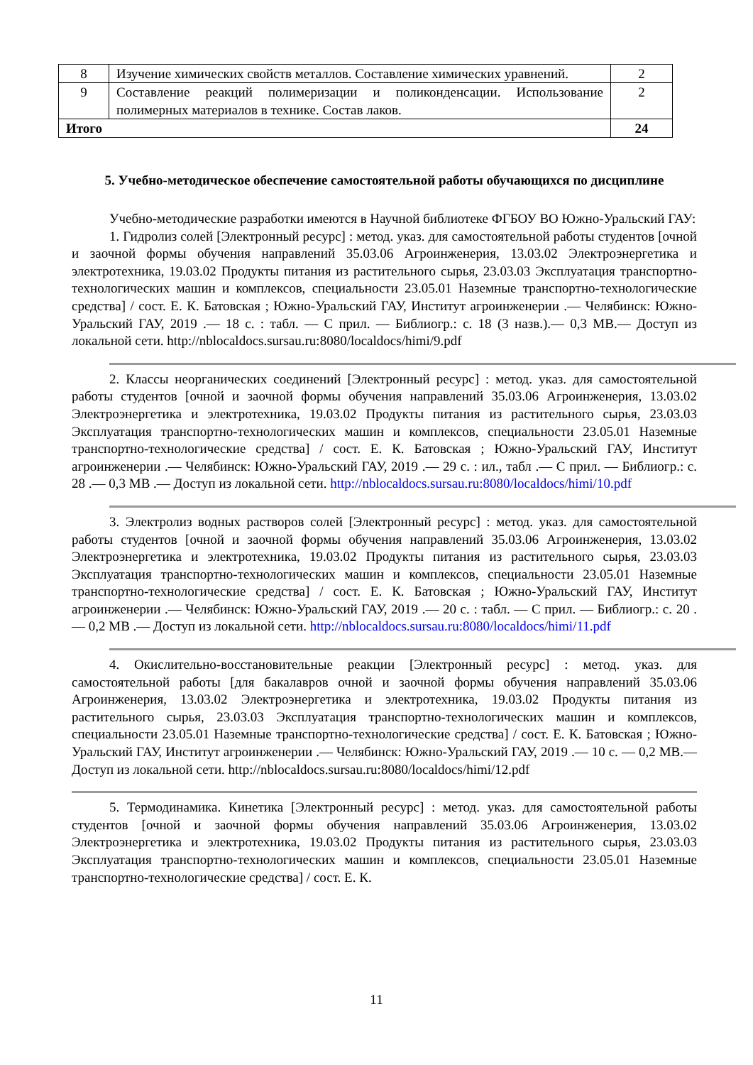| 8 | Изучение химических свойств металлов. Составление химических уравнений. | 2 |
| 9 | Составление реакций полимеризации и поликонденсации. Использование полимерных материалов в технике. Состав лаков. | 2 |
| Итого | | 24 |
5. Учебно-методическое обеспечение самостоятельной работы обучающихся по дисциплине
Учебно-методические разработки имеются в Научной библиотеке ФГБОУ ВО Южно-Уральский ГАУ:
1. Гидролиз солей [Электронный ресурс] : метод. указ. для самостоятельной работы студентов [очной и заочной формы обучения направлений 35.03.06 Агроинженерия, 13.03.02 Электроэнергетика и электротехника, 19.03.02 Продукты питания из растительного сырья, 23.03.03 Эксплуатация транспортно-технологических машин и комплексов, специальности 23.05.01 Наземные транспортно-технологические средства] / сост. Е. К. Батовская ; Южно-Уральский ГАУ, Институт агроинженерии .— Челябинск: Южно-Уральский ГАУ, 2019 .— 18 с. : табл. — С прил. — Библиогр.: с. 18 (3 назв.).— 0,3 MB.— Доступ из локальной сети. http://nblocaldocs.sursau.ru:8080/localdocs/himi/9.pdf
2. Классы неорганических соединений [Электронный ресурс] : метод. указ. для самостоятельной работы студентов [очной и заочной формы обучения направлений 35.03.06 Агроинженерия, 13.03.02 Электроэнергетика и электротехника, 19.03.02 Продукты питания из растительного сырья, 23.03.03 Эксплуатация транспортно-технологических машин и комплексов, специальности 23.05.01 Наземные транспортно-технологические средства] / сост. Е. К. Батовская ; Южно-Уральский ГАУ, Институт агроинженерии .— Челябинск: Южно-Уральский ГАУ, 2019 .— 29 с. : ил., табл .— С прил. — Библиогр.: с. 28 .— 0,3 MB .— Доступ из локальной сети. http://nblocaldocs.sursau.ru:8080/localdocs/himi/10.pdf
3. Электролиз водных растворов солей [Электронный ресурс] : метод. указ. для самостоятельной работы студентов [очной и заочной формы обучения направлений 35.03.06 Агроинженерия, 13.03.02 Электроэнергетика и электротехника, 19.03.02 Продукты питания из растительного сырья, 23.03.03 Эксплуатация транспортно-технологических машин и комплексов, специальности 23.05.01 Наземные транспортно-технологические средства] / сост. Е. К. Батовская ; Южно-Уральский ГАУ, Институт агроинженерии .— Челябинск: Южно-Уральский ГАУ, 2019 .— 20 с. : табл. — С прил. — Библиогр.: с. 20 .— 0,2 MB .— Доступ из локальной сети. http://nblocaldocs.sursau.ru:8080/localdocs/himi/11.pdf
4. Окислительно-восстановительные реакции [Электронный ресурс] : метод. указ. для самостоятельной работы [для бакалавров очной и заочной формы обучения направлений 35.03.06 Агроинженерия, 13.03.02 Электроэнергетика и электротехника, 19.03.02 Продукты питания из растительного сырья, 23.03.03 Эксплуатация транспортно-технологических машин и комплексов, специальности 23.05.01 Наземные транспортно-технологические средства] / сост. Е. К. Батовская ; Южно-Уральский ГАУ, Институт агроинженерии .— Челябинск: Южно-Уральский ГАУ, 2019 .— 10 с. — 0,2 MB.— Доступ из локальной сети. http://nblocaldocs.sursau.ru:8080/localdocs/himi/12.pdf
5. Термодинамика. Кинетика [Электронный ресурс] : метод. указ. для самостоятельной работы студентов [очной и заочной формы обучения направлений 35.03.06 Агроинженерия, 13.03.02 Электроэнергетика и электротехника, 19.03.02 Продукты питания из растительного сырья, 23.03.03 Эксплуатация транспортно-технологических машин и комплексов, специальности 23.05.01 Наземные транспортно-технологические средства] / сост. Е. К.
11